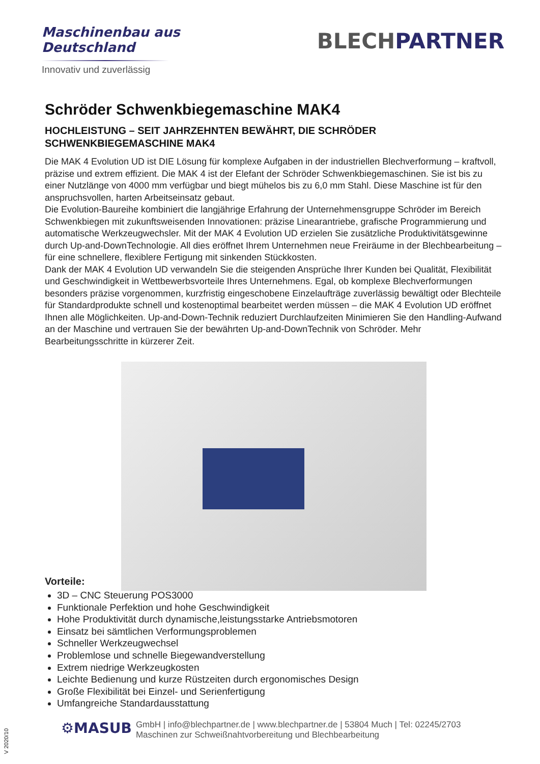Maschinenbau aus
Deutschland
Innovativ und zuverlässig
BLECHPARTNER
Schröder Schwenkbiegemaschine MAK4
HOCHLEISTUNG – SEIT JAHRZEHNTEN BEWÄHRT, DIE SCHRÖDER SCHWENKBIEGEMASCHINE MAK4
Die MAK 4 Evolution UD ist DIE Lösung für komplexe Aufgaben in der industriellen Blechverformung – kraftvoll, präzise und extrem effizient. Die MAK 4 ist der Elefant der Schröder Schwenkbiegemaschinen. Sie ist bis zu einer Nutzlänge von 4000 mm verfügbar und biegt mühelos bis zu 6,0 mm Stahl. Diese Maschine ist für den anspruchsvollen, harten Arbeitseinsatz gebaut.
Die Evolution-Baureihe kombiniert die langjährige Erfahrung der Unternehmensgruppe Schröder im Bereich Schwenkbiegen mit zukunftsweisenden Innovationen: präzise Linearantriebe, grafische Programmierung und automatische Werkzeugwechsler. Mit der MAK 4 Evolution UD erzielen Sie zusätzliche Produktivitätsgewinne durch Up-and-DownTechnologie. All dies eröffnet Ihrem Unternehmen neue Freiräume in der Blechbearbeitung – für eine schnellere, flexiblere Fertigung mit sinkenden Stückkosten.
Dank der MAK 4 Evolution UD verwandeln Sie die steigenden Ansprüche Ihrer Kunden bei Qualität, Flexibilität und Geschwindigkeit in Wettbewerbsvorteile Ihres Unternehmens. Egal, ob komplexe Blechverformungen besonders präzise vorgenommen, kurzfristig eingeschobene Einzelaufträge zuverlässig bewältigt oder Blechteile für Standardprodukte schnell und kostenoptimal bearbeitet werden müssen – die MAK 4 Evolution UD eröffnet Ihnen alle Möglichkeiten. Up-and-Down-Technik reduziert Durchlaufzeiten Minimieren Sie den Handling-Aufwand an der Maschine und vertrauen Sie der bewährten Up-and-DownTechnik von Schröder. Mehr Bearbeitungsschritte in kürzerer Zeit.
Vorteile:
3D – CNC Steuerung POS3000
Funktionale Perfektion und hohe Geschwindigkeit
Hohe Produktivität durch dynamische,leistungsstarke Antriebsmotoren
Einsatz bei sämtlichen Verformungsproblemen
Schneller Werkzeugwechsel
Problemlose und schnelle Biegewandverstellung
Extrem niedrige Werkzeugkosten
Leichte Bedienung und kurze Rüstzeiten durch ergonomisches Design
Große Flexibilität bei Einzel- und Serienfertigung
Umfangreiche Standardausstattung
⚙MASUB
GmbH | info@blechpartner.de | www.blechpartner.de | 53804 Much | Tel: 02245/2703
Maschinen zur Schweißnahtvorbereitung und Blechbearbeitung
V 2020/10